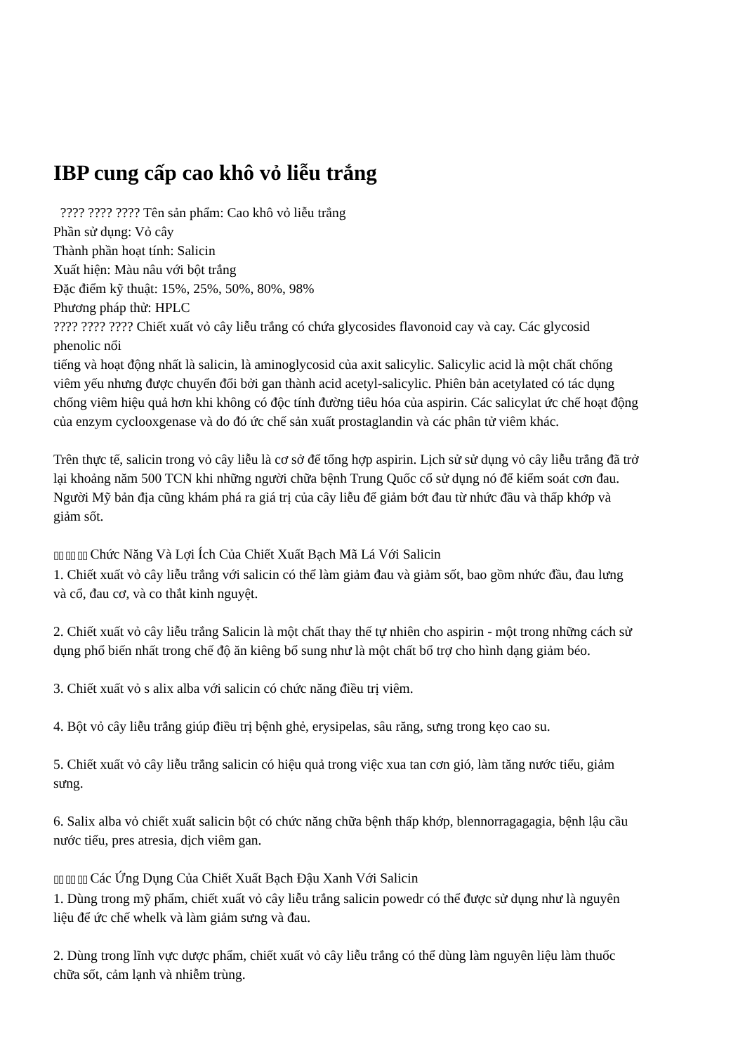IBP cung cấp cao khô vỏ liễu trắng
???? ???? ???? Tên sản phẩm: Cao khô vỏ liễu trắng
Phần sử dụng: Vỏ cây
Thành phần hoạt tính: Salicin
Xuất hiện: Màu nâu với bột trắng
Đặc điểm kỹ thuật: 15%, 25%, 50%, 80%, 98%
Phương pháp thử: HPLC
???? ???? ???? Chiết xuất vỏ cây liễu trắng có chứa glycosides flavonoid cay và cay. Các glycosid phenolic nổi
tiếng và hoạt động nhất là salicin, là aminoglycosid của axit salicylic. Salicylic acid là một chất chống viêm yếu nhưng được chuyển đổi bởi gan thành acid acetyl-salicylic. Phiên bản acetylated có tác dụng chống viêm hiệu quả hơn khi không có độc tính đường tiêu hóa của aspirin. Các salicylat ức chế hoạt động của enzym cyclooxgenase và do đó ức chế sản xuất prostaglandin và các phân tử viêm khác.
Trên thực tế, salicin trong vỏ cây liễu là cơ sở để tổng hợp aspirin. Lịch sử sử dụng vỏ cây liễu trắng đã trở lại khoảng năm 500 TCN khi những người chữa bệnh Trung Quốc cổ sử dụng nó để kiểm soát cơn đau. Người Mỹ bản địa cũng khám phá ra giá trị của cây liễu để giảm bớt đau từ nhức đầu và thấp khớp và giảm sốt.
▯▯ ▯▯ ▯▯ Chức Năng Và Lợi Ích Của Chiết Xuất Bạch Mã Lá Với Salicin
1. Chiết xuất vỏ cây liễu trắng với salicin có thể làm giảm đau và giảm sốt, bao gồm nhức đầu, đau lưng và cổ, đau cơ, và co thắt kinh nguyệt.
2. Chiết xuất vỏ cây liễu trắng Salicin là một chất thay thế tự nhiên cho aspirin - một trong những cách sử dụng phổ biến nhất trong chế độ ăn kiêng bổ sung như là một chất bổ trợ cho hình dạng giảm béo.
3. Chiết xuất vỏ s alix alba với salicin có chức năng điều trị viêm.
4. Bột vỏ cây liễu trắng giúp điều trị bệnh ghẻ, erysipelas, sâu răng, sưng trong kẹo cao su.
5. Chiết xuất vỏ cây liễu trắng salicin có hiệu quả trong việc xua tan cơn gió, làm tăng nước tiểu, giảm sưng.
6. Salix alba vỏ chiết xuất salicin bột có chức năng chữa bệnh thấp khớp, blennorragagagia, bệnh lậu cầu nước tiểu, pres atresia, dịch viêm gan.
▯▯ ▯▯ ▯▯ Các Ứng Dụng Của Chiết Xuất Bạch Đậu Xanh Với Salicin
1. Dùng trong mỹ phẩm, chiết xuất vỏ cây liễu trắng salicin powedr có thể được sử dụng như là nguyên liệu để ức chế whelk và làm giảm sưng và đau.
2. Dùng trong lĩnh vực dược phẩm, chiết xuất vỏ cây liễu trắng có thể dùng làm nguyên liệu làm thuốc chữa sốt, cảm lạnh và nhiễm trùng.